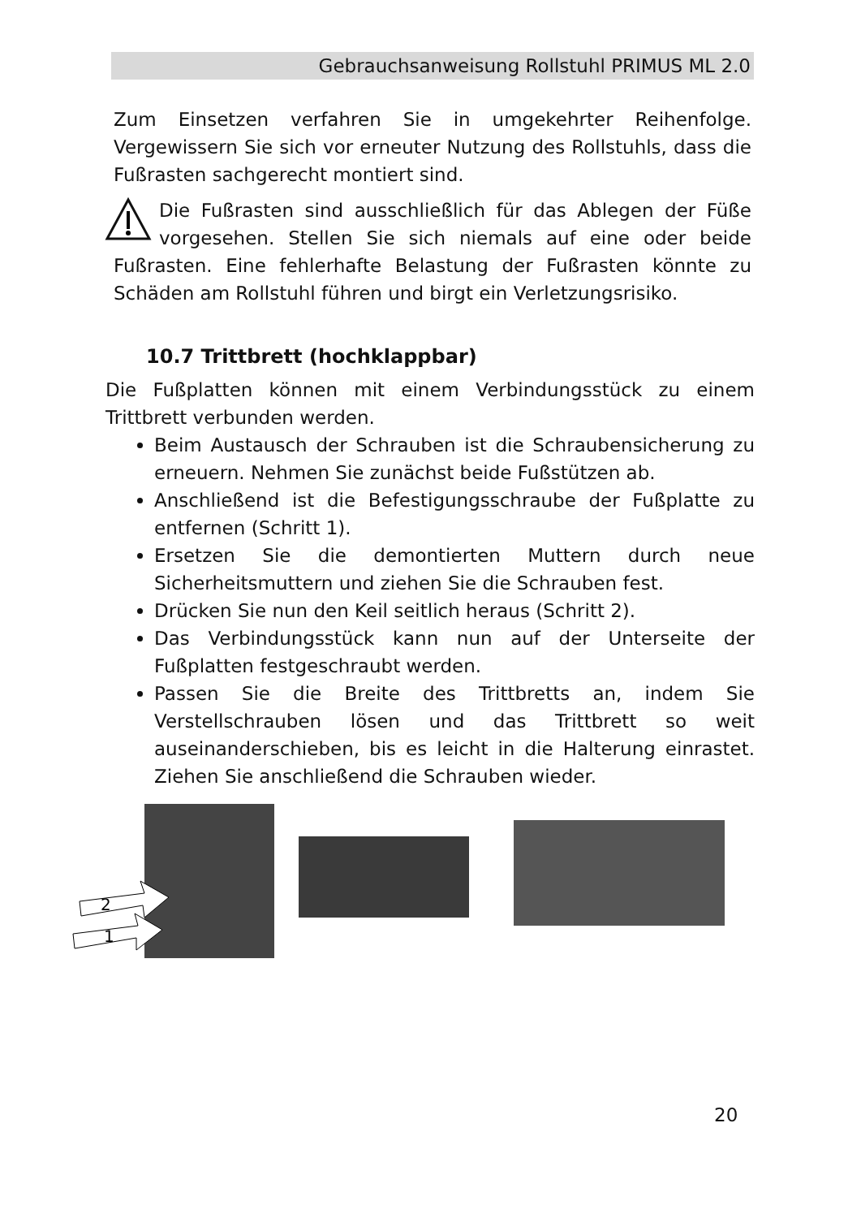Gebrauchsanweisung Rollstuhl PRIMUS ML 2.0
Zum Einsetzen verfahren Sie in umgekehrter Reihenfolge. Vergewissern Sie sich vor erneuter Nutzung des Rollstuhls, dass die Fußrasten sachgerecht montiert sind.
Die Fußrasten sind ausschließlich für das Ablegen der Füße vorgesehen. Stellen Sie sich niemals auf eine oder beide Fußrasten. Eine fehlerhafte Belastung der Fußrasten könnte zu Schäden am Rollstuhl führen und birgt ein Verletzungsrisiko.
10.7 Trittbrett (hochklappbar)
Die Fußplatten können mit einem Verbindungsstück zu einem Trittbrett verbunden werden.
Beim Austausch der Schrauben ist die Schraubensicherung zu erneuern. Nehmen Sie zunächst beide Fußstützen ab.
Anschließend ist die Befestigungsschraube der Fußplatte zu entfernen (Schritt 1).
Ersetzen Sie die demontierten Muttern durch neue Sicherheitsmuttern und ziehen Sie die Schrauben fest.
Drücken Sie nun den Keil seitlich heraus (Schritt 2).
Das Verbindungsstück kann nun auf der Unterseite der Fußplatten festgeschraubt werden.
Passen Sie die Breite des Trittbretts an, indem Sie Verstellschrauben lösen und das Trittbrett so weit auseinanderschieben, bis es leicht in die Halterung einrastet. Ziehen Sie anschließend die Schrauben wieder.
2
1
20